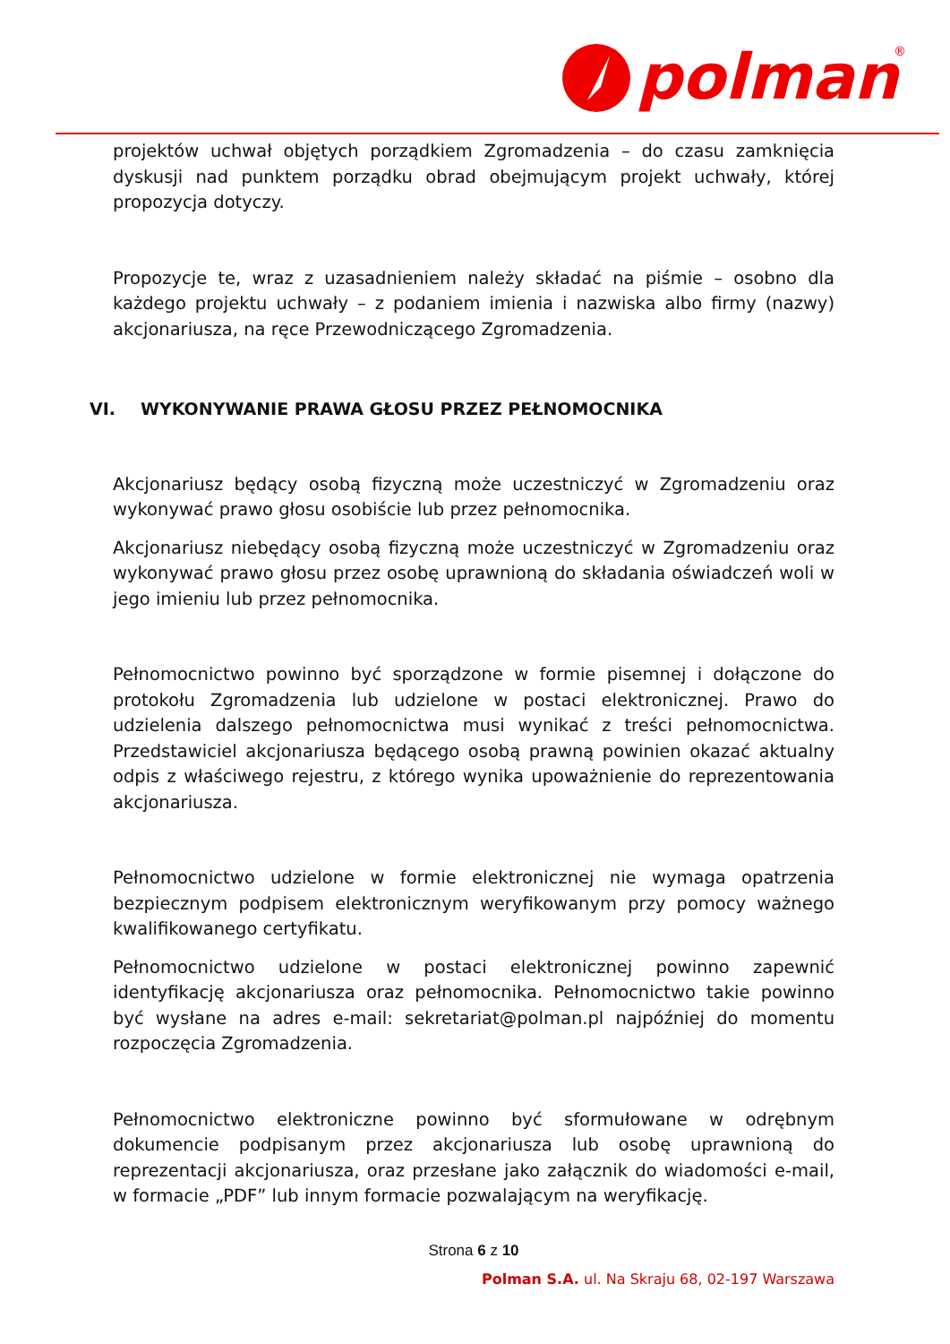polman
®
projektów uchwał objętych porządkiem Zgromadzenia – do czasu zamknięcia dyskusji nad punktem porządku obrad obejmującym projekt uchwały, której propozycja dotyczy.
Propozycje te, wraz z uzasadnieniem należy składać na piśmie – osobno dla każdego projektu uchwały – z podaniem imienia i nazwiska albo firmy (nazwy) akcjonariusza, na ręce Przewodniczącego Zgromadzenia.
VI. WYKONYWANIE PRAWA GŁOSU PRZEZ PEŁNOMOCNIKA
Akcjonariusz będący osobą fizyczną może uczestniczyć w Zgromadzeniu oraz wykonywać prawo głosu osobiście lub przez pełnomocnika.
Akcjonariusz niebędący osobą fizyczną może uczestniczyć w Zgromadzeniu oraz wykonywać prawo głosu przez osobę uprawnioną do składania oświadczeń woli w jego imieniu lub przez pełnomocnika.
Pełnomocnictwo powinno być sporządzone w formie pisemnej i dołączone do protokołu Zgromadzenia lub udzielone w postaci elektronicznej. Prawo do udzielenia dalszego pełnomocnictwa musi wynikać z treści pełnomocnictwa. Przedstawiciel akcjonariusza będącego osobą prawną powinien okazać aktualny odpis z właściwego rejestru, z którego wynika upoważnienie do reprezentowania akcjonariusza.
Pełnomocnictwo udzielone w formie elektronicznej nie wymaga opatrzenia bezpiecznym podpisem elektronicznym weryfikowanym przy pomocy ważnego kwalifikowanego certyfikatu.
Pełnomocnictwo udzielone w postaci elektronicznej powinno zapewnić identyfikację akcjonariusza oraz pełnomocnika. Pełnomocnictwo takie powinno być wysłane na adres e-mail: sekretariat@polman.pl najpóźniej do momentu rozpoczęcia Zgromadzenia.
Pełnomocnictwo elektroniczne powinno być sformułowane w odrębnym dokumencie podpisanym przez akcjonariusza lub osobę uprawnioną do reprezentacji akcjonariusza, oraz przesłane jako załącznik do wiadomości e-mail, w formacie „PDF” lub innym formacie pozwalającym na weryfikację.
Strona 6 z 10
Polman S.A. ul. Na Skraju 68, 02-197 Warszawa